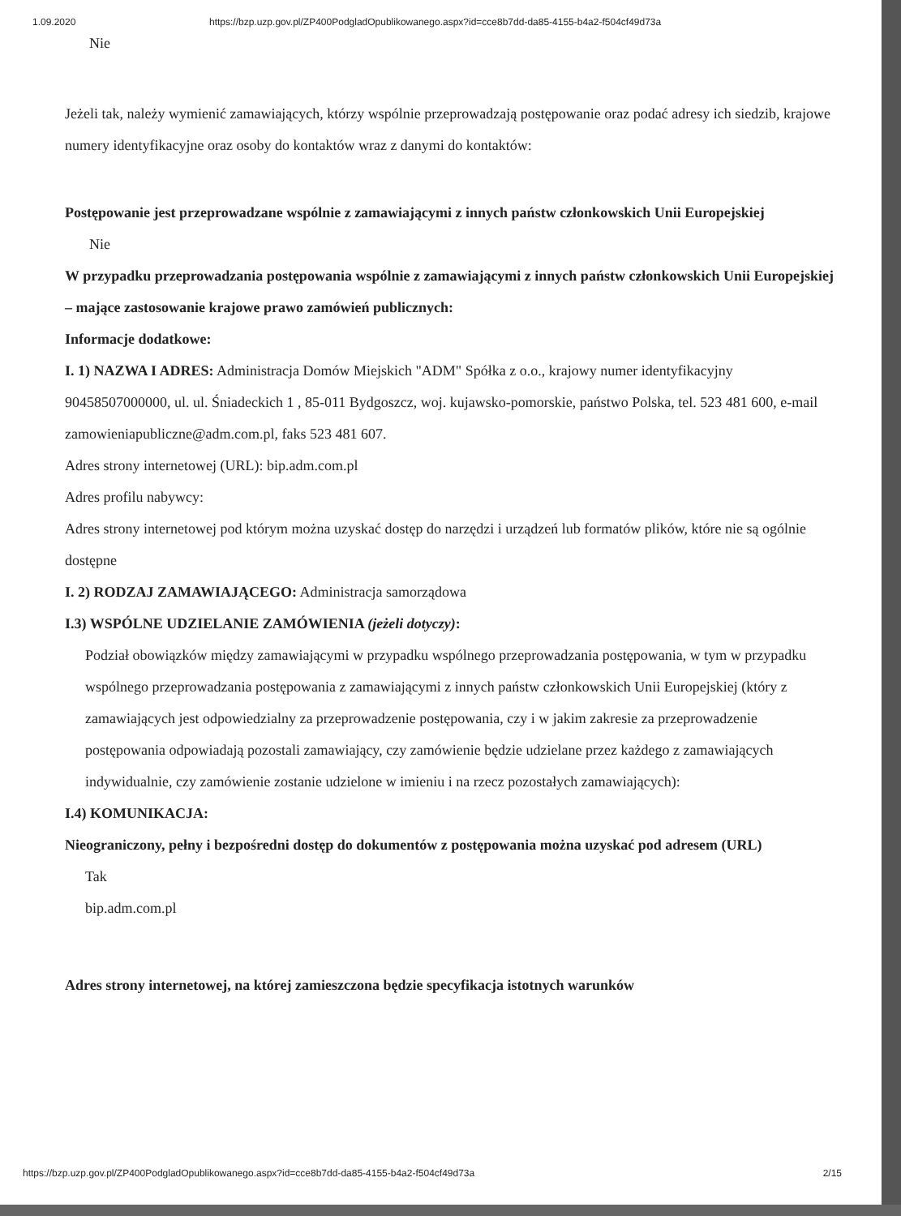1.09.2020 https://bzp.uzp.gov.pl/ZP400PodgladOpublikowanego.aspx?id=cce8b7dd-da85-4155-b4a2-f504cf49d73a
Nie
Jeżeli tak, należy wymienić zamawiających, którzy wspólnie przeprowadzają postępowanie oraz podać adresy ich siedzib, krajowe numery identyfikacyjne oraz osoby do kontaktów wraz z danymi do kontaktów:
Postępowanie jest przeprowadzane wspólnie z zamawiającymi z innych państw członkowskich Unii Europejskiej
Nie
W przypadku przeprowadzania postępowania wspólnie z zamawiającymi z innych państw członkowskich Unii Europejskiej – mające zastosowanie krajowe prawo zamówień publicznych:
Informacje dodatkowe:
I. 1) NAZWA I ADRES: Administracja Domów Miejskich "ADM" Spółka z o.o., krajowy numer identyfikacyjny 90458507000000, ul. ul. Śniadeckich 1 , 85-011 Bydgoszcz, woj. kujawsko-pomorskie, państwo Polska, tel. 523 481 600, e-mail zamowieniapubliczne@adm.com.pl, faks 523 481 607.
Adres strony internetowej (URL): bip.adm.com.pl
Adres profilu nabywcy:
Adres strony internetowej pod którym można uzyskać dostęp do narzędzi i urządzeń lub formatów plików, które nie są ogólnie dostępne
I. 2) RODZAJ ZAMAWIAJĄCEGO: Administracja samorządowa
I.3) WSPÓLNE UDZIELANIE ZAMÓWIENIA (jeżeli dotyczy):
Podział obowiązków między zamawiającymi w przypadku wspólnego przeprowadzania postępowania, w tym w przypadku wspólnego przeprowadzania postępowania z zamawiającymi z innych państw członkowskich Unii Europejskiej (który z zamawiających jest odpowiedzialny za przeprowadzenie postępowania, czy i w jakim zakresie za przeprowadzenie postępowania odpowiadają pozostali zamawiający, czy zamówienie będzie udzielane przez każdego z zamawiających indywidualnie, czy zamówienie zostanie udzielone w imieniu i na rzecz pozostałych zamawiających):
I.4) KOMUNIKACJA:
Nieograniczony, pełny i bezpośredni dostęp do dokumentów z postępowania można uzyskać pod adresem (URL)
Tak
bip.adm.com.pl
Adres strony internetowej, na której zamieszczona będzie specyfikacja istotnych warunków
https://bzp.uzp.gov.pl/ZP400PodgladOpublikowanego.aspx?id=cce8b7dd-da85-4155-b4a2-f504cf49d73a 2/15